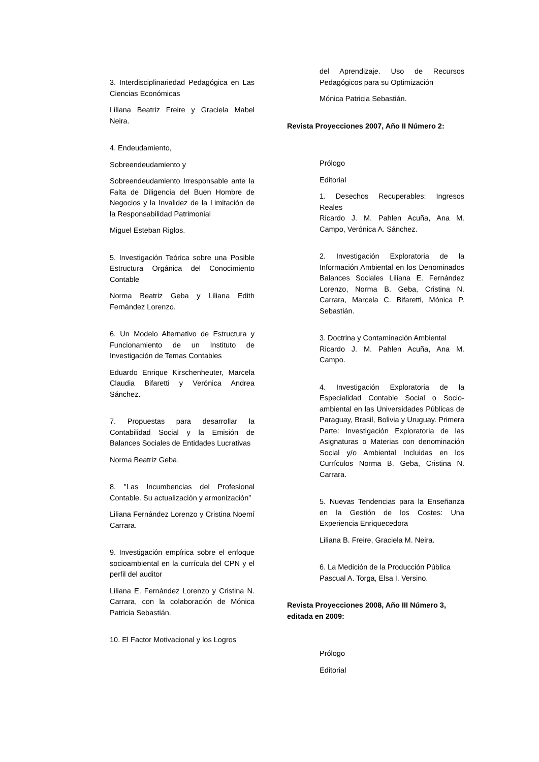3. Interdisciplinariedad Pedagógica en Las Ciencias Económicas
Liliana Beatriz Freire y Graciela Mabel Neira.
4. Endeudamiento,
Sobreendeudamiento y
Sobreendeudamiento Irresponsable ante la Falta de Diligencia del Buen Hombre de Negocios y la Invalidez de la Limitación de la Responsabilidad Patrimonial
Miguel Esteban Riglos.
5. Investigación Teórica sobre una Posible Estructura Orgánica del Conocimiento Contable
Norma Beatriz Geba y Liliana Edith Fernández Lorenzo.
6. Un Modelo Alternativo de Estructura y Funcionamiento de un Instituto de Investigación de Temas Contables
Eduardo Enrique Kirschenheuter, Marcela Claudia Bifaretti y Verónica Andrea Sánchez.
7. Propuestas para desarrollar la Contabilidad Social y la Emisión de Balances Sociales de Entidades Lucrativas
Norma Beatriz Geba.
8. "Las Incumbencias del Profesional Contable. Su actualización y armonización”
Liliana Fernández Lorenzo y Cristina Noemí Carrara.
9. Investigación empírica sobre el enfoque socioambiental en la currícula del CPN y el perfil del auditor
Liliana E. Fernández Lorenzo y Cristina N. Carrara, con la colaboración de Mónica Patricia Sebastián.
10. El Factor Motivacional y los Logros
del Aprendizaje. Uso de Recursos Pedagógicos para su Optimización
Mónica Patricia Sebastián.
Revista Proyecciones 2007, Año II Número 2:
Prólogo
Editorial
1. Desechos Recuperables: Ingresos Reales
Ricardo J. M. Pahlen Acuña, Ana M. Campo, Verónica A. Sánchez.
2. Investigación Exploratoria de la Información Ambiental en los Denominados Balances Sociales Liliana E. Fernández Lorenzo, Norma B. Geba, Cristina N. Carrara, Marcela C. Bifaretti, Mónica P. Sebastián.
3. Doctrina y Contaminación Ambiental
Ricardo J. M. Pahlen Acuña, Ana M. Campo.
4. Investigación Exploratoria de la Especialidad Contable Social o Socio-ambiental en las Universidades Públicas de Paraguay, Brasil, Bolivia y Uruguay. Primera Parte: Investigación Exploratoria de las Asignaturas o Materias con denominación Social y/o Ambiental Incluidas en los Currículos Norma B. Geba, Cristina N. Carrara.
5. Nuevas Tendencias para la Enseñanza en la Gestión de los Costes: Una Experiencia Enriquecedora
Liliana B. Freire, Graciela M. Neira.
6. La Medición de la Producción Pública
Pascual A. Torga, Elsa I. Versino.
Revista Proyecciones 2008, Año III Número 3, editada en 2009:
Prólogo
Editorial